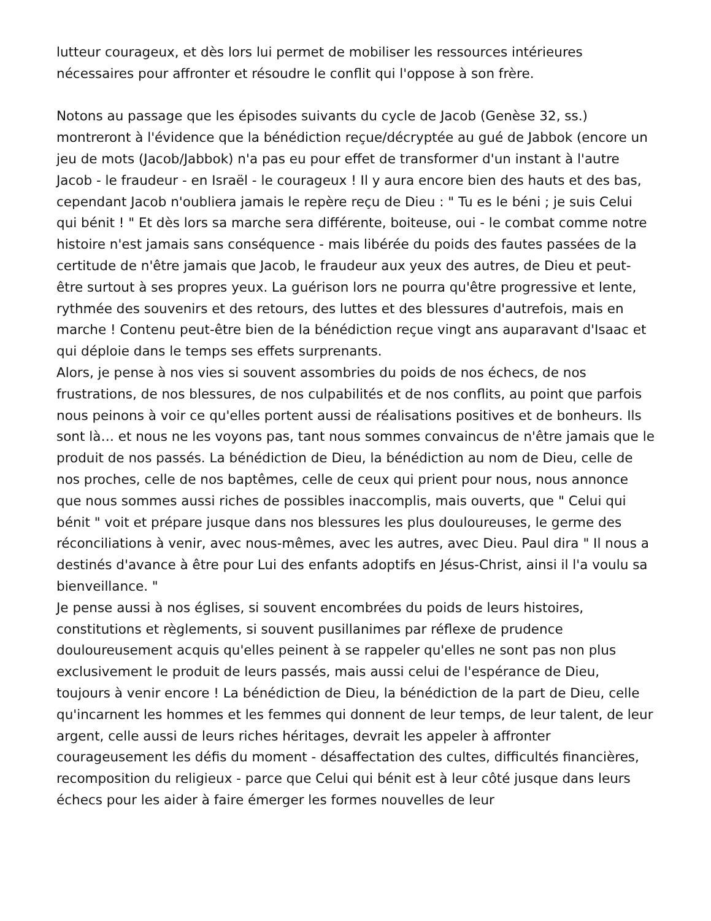lutteur courageux, et dès lors lui permet de mobiliser les ressources intérieures nécessaires pour affronter et résoudre le conflit qui l'oppose à son frère.
Notons au passage que les épisodes suivants du cycle de Jacob (Genèse 32, ss.) montreront à l'évidence que la bénédiction reçue/décryptée au gué de Jabbok (encore un jeu de mots (Jacob/Jabbok) n'a pas eu pour effet de transformer d'un instant à l'autre Jacob - le fraudeur - en Israël - le courageux ! Il y aura encore bien des hauts et des bas, cependant Jacob n'oubliera jamais le repère reçu de Dieu : " Tu es le béni ; je suis Celui qui bénit ! " Et dès lors sa marche sera différente, boiteuse, oui - le combat comme notre histoire n'est jamais sans conséquence - mais libérée du poids des fautes passées de la certitude de n'être jamais que Jacob, le fraudeur aux yeux des autres, de Dieu et peut-être surtout à ses propres yeux. La guérison lors ne pourra qu'être progressive et lente, rythmée des souvenirs et des retours, des luttes et des blessures d'autrefois, mais en marche ! Contenu peut-être bien de la bénédiction reçue vingt ans auparavant d'Isaac et qui déploie dans le temps ses effets surprenants.
Alors, je pense à nos vies si souvent assombries du poids de nos échecs, de nos frustrations, de nos blessures, de nos culpabilités et de nos conflits, au point que parfois nous peinons à voir ce qu'elles portent aussi de réalisations positives et de bonheurs. Ils sont là… et nous ne les voyons pas, tant nous sommes convaincus de n'être jamais que le produit de nos passés. La bénédiction de Dieu, la bénédiction au nom de Dieu, celle de nos proches, celle de nos baptêmes, celle de ceux qui prient pour nous, nous annonce que nous sommes aussi riches de possibles inaccomplis, mais ouverts, que " Celui qui bénit " voit et prépare jusque dans nos blessures les plus douloureuses, le germe des réconciliations à venir, avec nous-mêmes, avec les autres, avec Dieu. Paul dira " Il nous a destinés d'avance à être pour Lui des enfants adoptifs en Jésus-Christ, ainsi il l'a voulu sa bienveillance. "
Je pense aussi à nos églises, si souvent encombrées du poids de leurs histoires, constitutions et règlements, si souvent pusillanimes par réflexe de prudence douloureusement acquis qu'elles peinent à se rappeler qu'elles ne sont pas non plus exclusivement le produit de leurs passés, mais aussi celui de l'espérance de Dieu, toujours à venir encore ! La bénédiction de Dieu, la bénédiction de la part de Dieu, celle qu'incarnent les hommes et les femmes qui donnent de leur temps, de leur talent, de leur argent, celle aussi de leurs riches héritages, devrait les appeler à affronter courageusement les défis du moment - désaffectation des cultes, difficultés financières, recomposition du religieux - parce que Celui qui bénit est à leur côté jusque dans leurs échecs pour les aider à faire émerger les formes nouvelles de leur